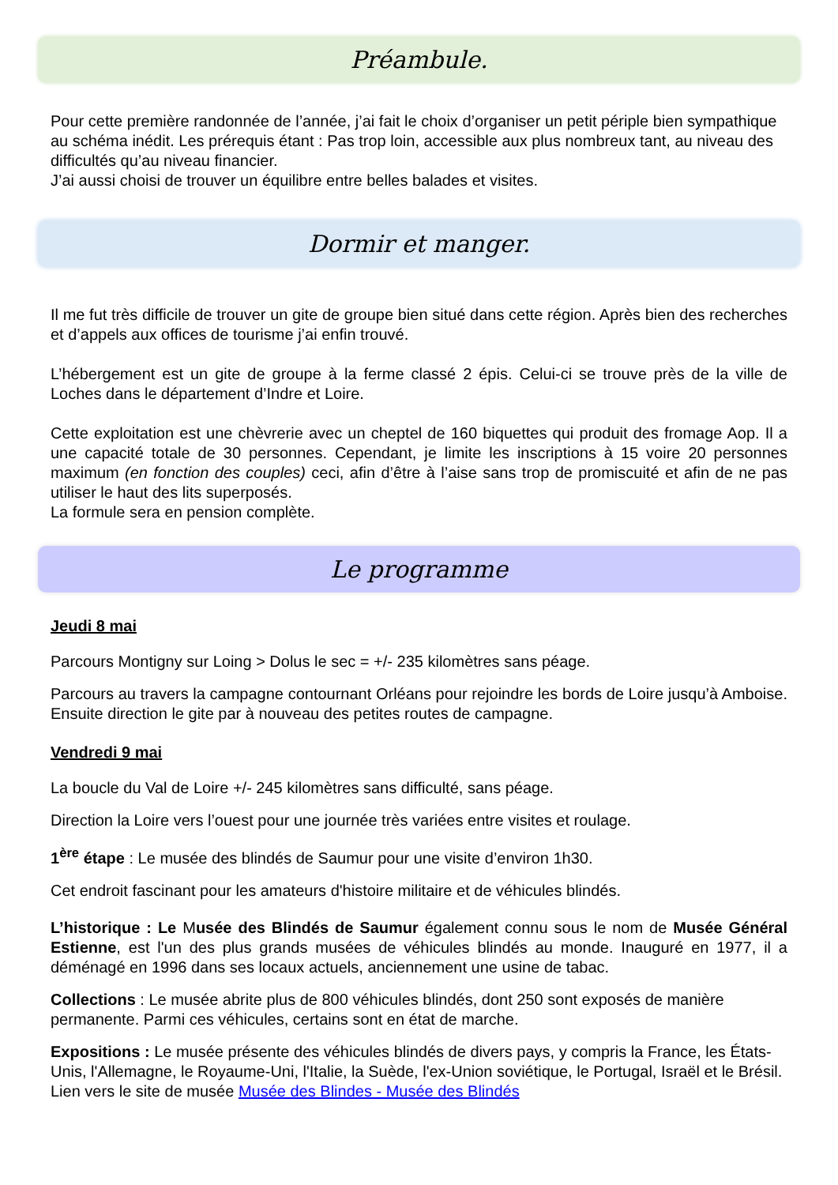Préambule.
Pour cette première randonnée de l’année, j’ai fait le choix d’organiser un petit périple bien sympathique au schéma inédit. Les prérequis étant : Pas trop loin, accessible aux plus nombreux tant, au niveau des difficultés qu’au niveau financier.
J’ai aussi choisi de trouver un équilibre entre belles balades et visites.
Dormir et manger.
Il me fut très difficile de trouver un gite de groupe bien situé dans cette région. Après bien des recherches et d’appels aux offices de tourisme j’ai enfin trouvé.
L’hébergement est un gite de groupe à la ferme classé 2 épis. Celui-ci se trouve près de la ville de Loches dans le département d’Indre et Loire.
Cette exploitation est une chèvrerie avec un cheptel de 160 biquettes qui produit des fromage Aop. Il a une capacité totale de 30 personnes. Cependant, je limite les inscriptions à 15 voire 20 personnes maximum (en fonction des couples) ceci, afin d’être à l’aise sans trop de promiscuité et afin de ne pas utiliser le haut des lits superposés.
La formule sera en pension complète.
Le programme
Jeudi 8 mai
Parcours Montigny sur Loing > Dolus le sec = +/- 235 kilomètres sans péage.
Parcours au travers la campagne contournant Orléans pour rejoindre les bords de Loire jusqu’à Amboise. Ensuite direction le gite par à nouveau des petites routes de campagne.
Vendredi 9 mai
La boucle du Val de Loire +/- 245 kilomètres sans difficulté, sans péage.
Direction la Loire vers l’ouest pour une journée très variées entre visites et roulage.
1<sup>ère</sup> étape : Le musée des blindés de Saumur pour une visite d’environ 1h30.
Cet endroit fascinant pour les amateurs d'histoire militaire et de véhicules blindés.
L’historique : Le Musée des Blindés de Saumur également connu sous le nom de Musée Général Estienne, est l'un des plus grands musées de véhicules blindés au monde. Inauguré en 1977, il a déménagé en 1996 dans ses locaux actuels, anciennement une usine de tabac.
Collections : Le musée abrite plus de 800 véhicules blindés, dont 250 sont exposés de manière permanente. Parmi ces véhicules, certains sont en état de marche.
Expositions : Le musée présente des véhicules blindés de divers pays, y compris la France, les États-Unis, l'Allemagne, le Royaume-Uni, l'Italie, la Suède, l'ex-Union soviétique, le Portugal, Israël et le Brésil.
Lien vers le site de musée Musée des Blindes - Musée des Blindés